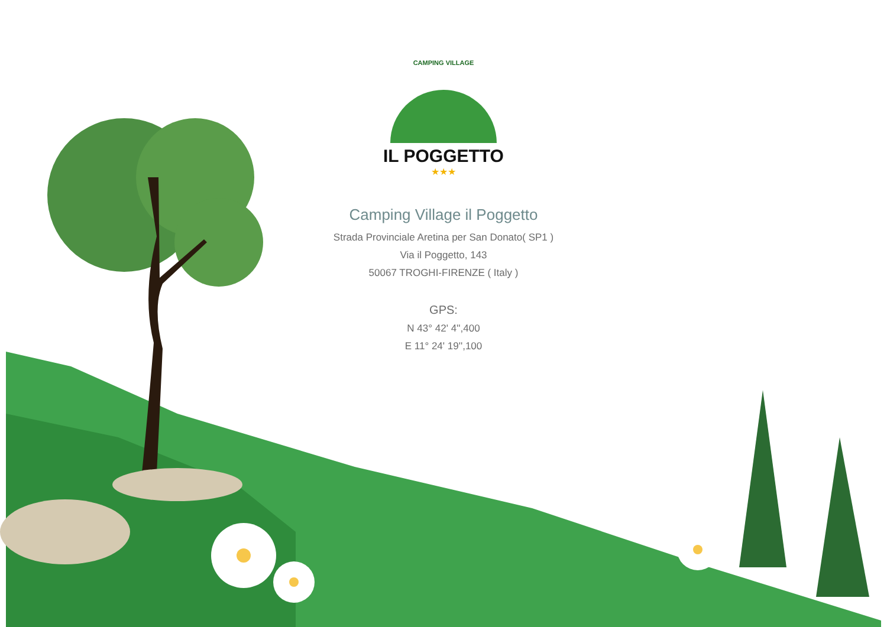CAMPING VILLAGE
IL POGGETTO
★★★
Camping Village il Poggetto
Strada Provinciale Aretina per San Donato( SP1 )
Via il Poggetto, 143
50067 TROGHI-FIRENZE ( Italy )
GPS:
N 43° 42' 4'',400
E 11° 24' 19'',100